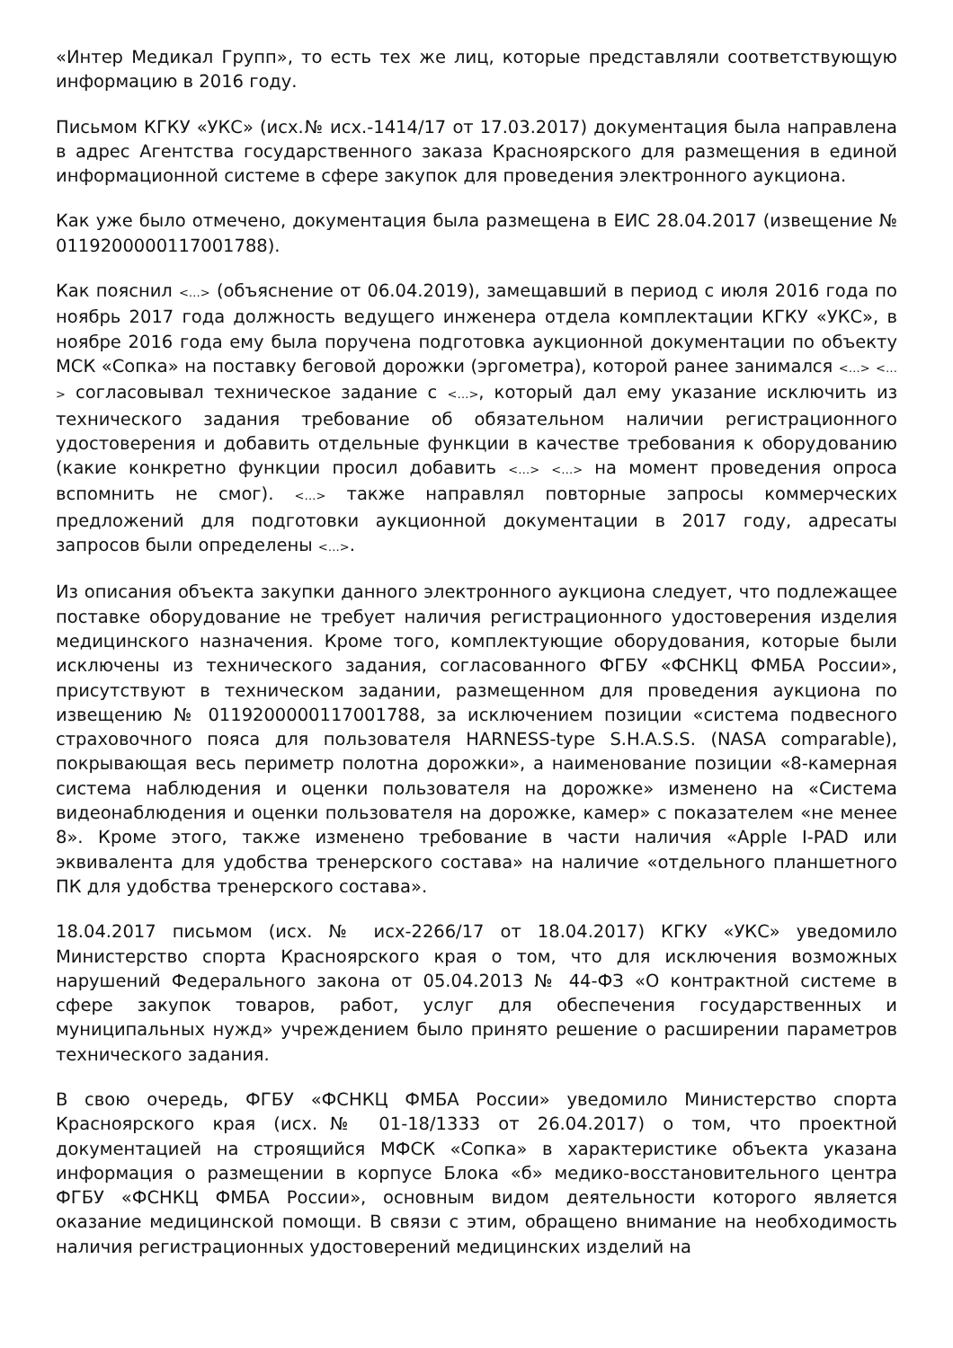«Интер Медикал Групп», то есть тех же лиц, которые представляли соответствующую информацию в 2016 году.
Письмом КГКУ «УКС» (исх.№ исх.-1414/17 от 17.03.2017) документация была направлена в адрес Агентства государственного заказа Красноярского для размещения в единой информационной системе в сфере закупок для проведения электронного аукциона.
Как уже было отмечено, документация была размещена в ЕИС 28.04.2017 (извещение № 0119200000117001788).
Как пояснил <…> (объяснение от 06.04.2019), замещавший в период с июля 2016 года по ноябрь 2017 года должность ведущего инженера отдела комплектации КГКУ «УКС», в ноябре 2016 года ему была поручена подготовка аукционной документации по объекту МСК «Сопка» на поставку беговой дорожки (эргометра), которой ранее занимался <…> <…> согласовывал техническое задание с <…>, который дал ему указание исключить из технического задания требование об обязательном наличии регистрационного удостоверения и добавить отдельные функции в качестве требования к оборудованию (какие конкретно функции просил добавить <…> <…> на момент проведения опроса вспомнить не смог). <…> также направлял повторные запросы коммерческих предложений для подготовки аукционной документации в 2017 году, адресаты запросов были определены <…>.
Из описания объекта закупки данного электронного аукциона следует, что подлежащее поставке оборудование не требует наличия регистрационного удостоверения изделия медицинского назначения. Кроме того, комплектующие оборудования, которые были исключены из технического задания, согласованного ФГБУ «ФСНКЦ ФМБА России», присутствуют в техническом задании, размещенном для проведения аукциона по извещению № 0119200000117001788, за исключением позиции «система подвесного страховочного пояса для пользователя HARNESS-type S.H.A.S.S. (NASA comparable), покрывающая весь периметр полотна дорожки», а наименование позиции «8-камерная система наблюдения и оценки пользователя на дорожке» изменено на «Система видеонаблюдения и оценки пользователя на дорожке, камер» с показателем «не менее 8». Кроме этого, также изменено требование в части наличия «Apple I-PAD или эквивалента для удобства тренерского состава» на наличие «отдельного планшетного ПК для удобства тренерского состава».
18.04.2017 письмом (исх. № исх-2266/17 от 18.04.2017) КГКУ «УКС» уведомило Министерство спорта Красноярского края о том, что для исключения возможных нарушений Федерального закона от 05.04.2013 № 44-ФЗ «О контрактной системе в сфере закупок товаров, работ, услуг для обеспечения государственных и муниципальных нужд» учреждением было принято решение о расширении параметров технического задания.
В свою очередь, ФГБУ «ФСНКЦ ФМБА России» уведомило Министерство спорта Красноярского края (исх.№ 01-18/1333 от 26.04.2017) о том, что проектной документацией на строящийся МФСК «Сопка» в характеристике объекта указана информация о размещении в корпусе Блока «б» медико-восстановительного центра ФГБУ «ФСНКЦ ФМБА России», основным видом деятельности которого является оказание медицинской помощи. В связи с этим, обращено внимание на необходимость наличия регистрационных удостоверений медицинских изделий на